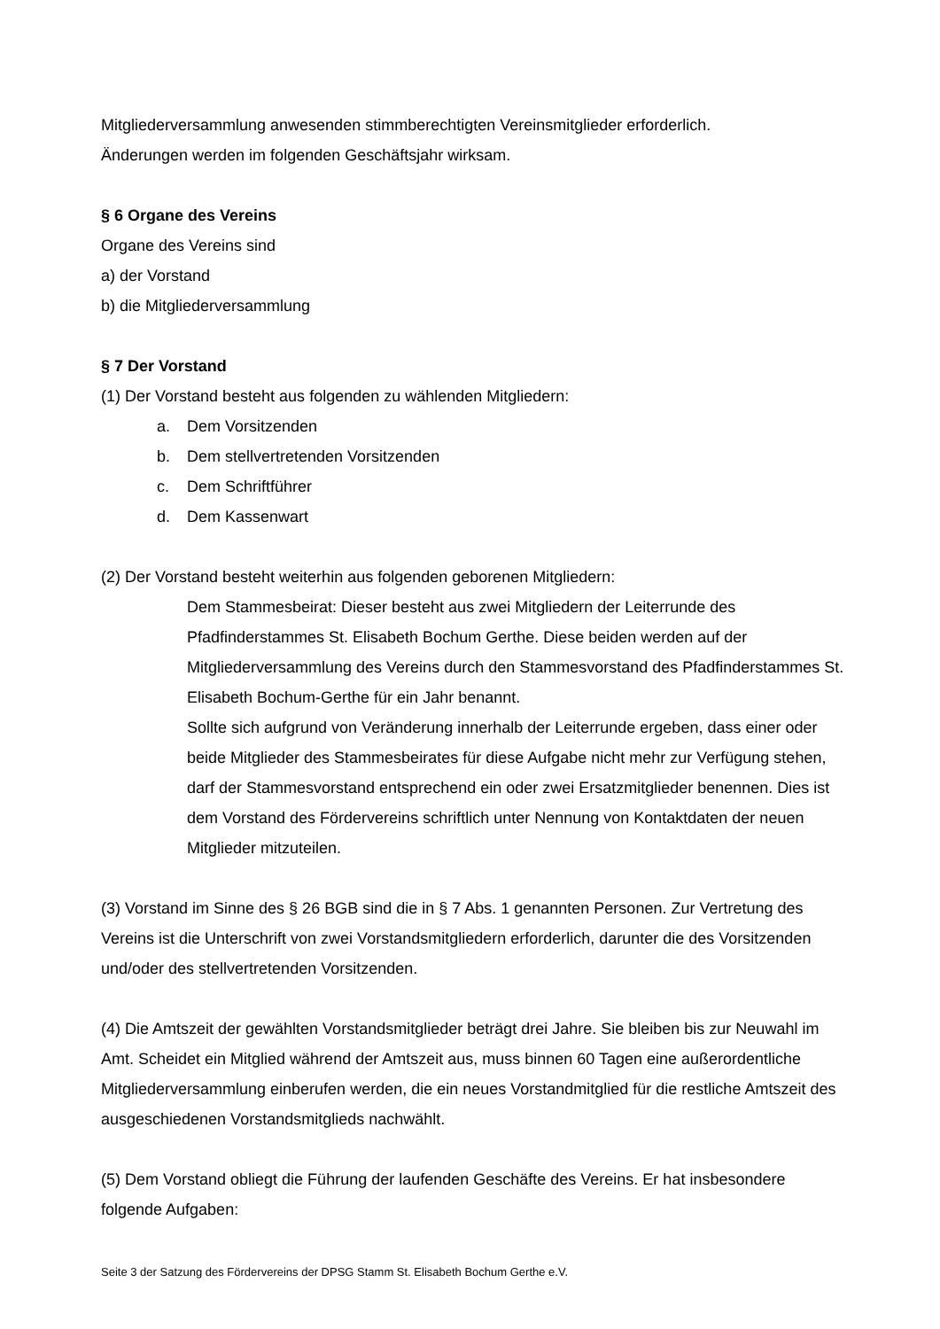Mitgliederversammlung anwesenden stimmberechtigten Vereinsmitglieder erforderlich.
Änderungen werden im folgenden Geschäftsjahr wirksam.
§ 6 Organe des Vereins
Organe des Vereins sind
a) der Vorstand
b) die Mitgliederversammlung
§ 7 Der Vorstand
(1) Der Vorstand besteht aus folgenden zu wählenden Mitgliedern:
a. Dem Vorsitzenden
b. Dem stellvertretenden Vorsitzenden
c. Dem Schriftführer
d. Dem Kassenwart
(2) Der Vorstand besteht weiterhin aus folgenden geborenen Mitgliedern:
Dem Stammesbeirat: Dieser besteht aus zwei Mitgliedern der Leiterrunde des Pfadfinderstammes St. Elisabeth Bochum Gerthe. Diese beiden werden auf der Mitgliederversammlung des Vereins durch den Stammesvorstand des Pfadfinderstammes St. Elisabeth Bochum-Gerthe für ein Jahr benannt.
Sollte sich aufgrund von Veränderung innerhalb der Leiterrunde ergeben, dass einer oder beide Mitglieder des Stammesbeirates für diese Aufgabe nicht mehr zur Verfügung stehen, darf der Stammesvorstand entsprechend ein oder zwei Ersatzmitglieder benennen. Dies ist dem Vorstand des Fördervereins schriftlich unter Nennung von Kontaktdaten der neuen Mitglieder mitzuteilen.
(3) Vorstand im Sinne des § 26 BGB sind die in § 7 Abs. 1 genannten Personen. Zur Vertretung des Vereins ist die Unterschrift von zwei Vorstandsmitgliedern erforderlich, darunter die des Vorsitzenden und/oder des stellvertretenden Vorsitzenden.
(4) Die Amtszeit der gewählten Vorstandsmitglieder beträgt drei Jahre. Sie bleiben bis zur Neuwahl im Amt. Scheidet ein Mitglied während der Amtszeit aus, muss binnen 60 Tagen eine außerordentliche Mitgliederversammlung einberufen werden, die ein neues Vorstandmitglied für die restliche Amtszeit des ausgeschiedenen Vorstandsmitglieds nachwählt.
(5) Dem Vorstand obliegt die Führung der laufenden Geschäfte des Vereins. Er hat insbesondere folgende Aufgaben:
Seite 3 der Satzung des Fördervereins der DPSG Stamm St. Elisabeth Bochum Gerthe e.V.